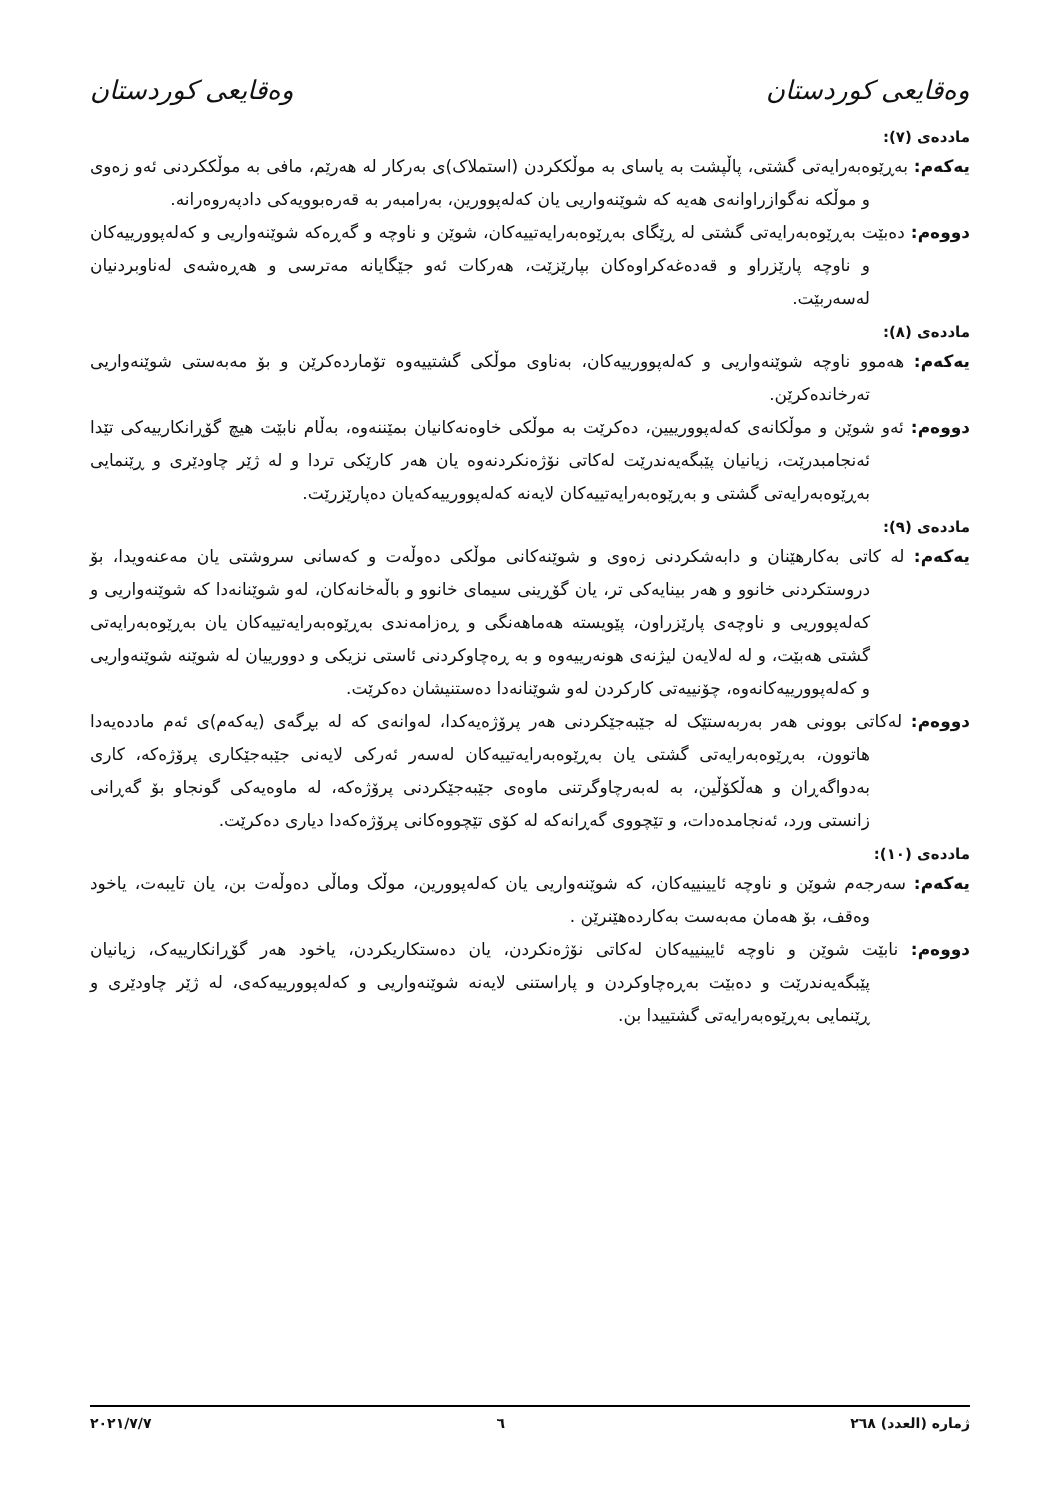وەقایعی کوردستان وەقایعی کوردستان
ماددەی (٧):
یەکەم: بەڕێوەبەرایەتی گشتی، پاڵپشت بە یاسای بە موڵککردن (استملاک)ی بەرکار لە هەرێم، مافی بە موڵککردنی ئەو زەوی و موڵکە نەگوازراوانەی هەیە کە شوێنەواریی یان کەلەپوورین، بەرامبەر بە قەرەبوویەکی دادپەروەرانە.
دووەم: دەبێت بەڕێوەبەرایەتی گشتی لە ڕێگای بەڕێوەبەرایەتییەکان، شوێن و ناوچە و گەڕەکە شوێنەواریی و کەلەپوورییەکان و ناوچە پارێزراو و قەدەغەکراوەکان بپارێزێت، هەرکات ئەو جێگایانە مەترسی و هەڕەشەی لەناوبردنیان لەسەربێت.
ماددەی (٨):
یەکەم: هەموو ناوچە شوێنەواریی و کەلەپوورییەکان، بەناوی موڵکی گشتییەوە تۆماردەکرێن و بۆ مەبەستی شوێنەواریی تەرخاندەکرێن.
دووەم: ئەو شوێن و موڵکانەی کەلەپوورییین، دەکرێت بە موڵکی خاوەنەکانیان بمێننەوە، بەڵام نابێت هیچ گۆڕانکارییەکی تێدا ئەنجامبدرێت، زیانیان پێبگەیەندرێت لەکاتی نۆژەنکردنەوە یان هەر کارێکی تردا و لە ژێر چاودێری و ڕێنمایی بەڕێوەبەرایەتی گشتی و بەڕێوەبەرایەتییەکان لایەنە کەلەپوورییەکەیان دەپارێزرێت.
ماددەی (٩):
یەکەم: لە کاتی بەکارهێنان و دابەشکردنی زەوی و شوێنەکانی موڵکی دەوڵەت و کەسانی سروشتی یان مەعنەویدا، بۆ دروستکردنی خانوو و هەر بینایەکی تر، یان گۆڕینی سیمای خانوو و باڵەخانەکان، لەو شوێنانەدا کە شوێنەواریی و کەلەپووریی و ناوچەی پارێزراون، پێویستە هەماهەنگی و ڕەزامەندی بەڕێوەبەرایەتییەکان یان بەڕێوەبەرایەتی گشتی هەبێت، و لە لەلایەن لیژنەی هونەرییەوە و بە ڕەچاوکردنی ئاستی نزیکی و دوورییان لە شوێنە شوێنەواریی و کەلەپوورییەکانەوە، چۆنییەتی کارکردن لەو شوێنانەدا دەستنیشان دەکرێت.
دووەم: لەکاتی بوونی هەر بەربەستێک لە جێبەجێکردنی هەر پرۆژەیەکدا، لەوانەی کە لە بڕگەی (یەکەم)ی ئەم ماددەیەدا هاتوون، بەڕێوەبەرایەتی گشتی یان بەڕێوەبەرایەتییەکان لەسەر ئەرکی لایەنی جێبەجێکاری پرۆژەکە، کاری بەدواگەڕان و هەڵکۆڵین، بە لەبەرچاوگرتنی ماوەی جێبەجێکردنی پرۆژەکە، لە ماوەیەکی گونجاو بۆ گەڕانی زانستی ورد، ئەنجامدەدات، و تێچووی گەڕانەکە لە کۆی تێچووەکانی پرۆژەکەدا دیاری دەکرێت.
ماددەی (١٠):
یەکەم: سەرجەم شوێن و ناوچە ئایینییەکان، کە شوێنەواریی یان کەلەپوورین، موڵک وماڵی دەوڵەت بن، یان تایبەت، یاخود وەقف، بۆ هەمان مەبەست بەکاردەهێنرێن .
دووەم: نابێت شوێن و ناوچە ئایینییەکان لەکاتی نۆژەنکردن، یان دەستکاریکردن، یاخود هەر گۆڕانکارییەک، زیانیان پێبگەیەندرێت و دەبێت بەڕەچاوکردن و پاراستنی لایەنە شوێنەواریی و کەلەپوورییەکەی، لە ژێر چاودێری و ڕێنمایی بەڕێوەبەرایەتی گشتییدا بن.
ژمارە (العدد) ٢٦٨ ٦ ٢٠٢١/٧/٧